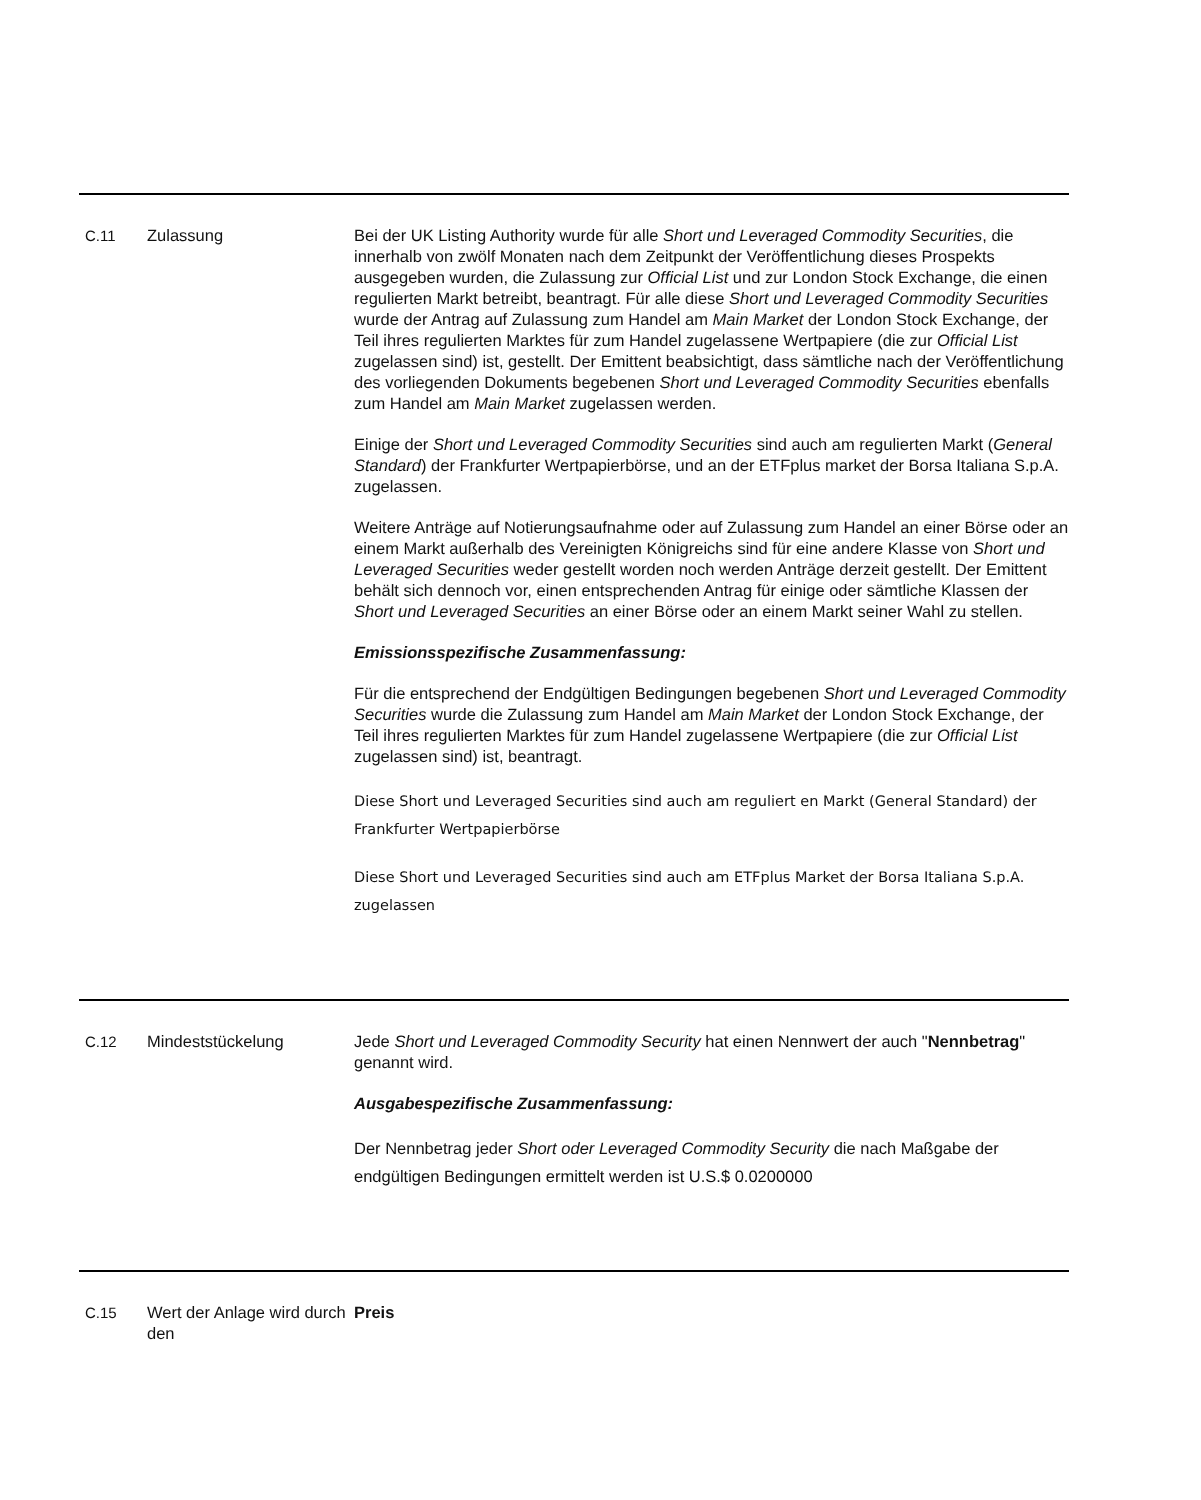| C.11 | Zulassung | Bei der UK Listing Authority wurde für alle Short und Leveraged Commodity Securities , die innerhalb von zwölf Monaten nach dem Zeitpunkt der Veröffentlichung dieses Prospekts ausgegeben wurden, die Zulassung zur Official List und zur London Stock Exchange, die einen regulierten Markt betreibt, beantragt. Für alle diese Short und Leveraged Commodity Securities wurde der Antrag auf Zulassung zum Handel am Main Market der London Stock Exchange, der Teil ihres regulierten Marktes für zum Handel zugelassene Wertpapiere (die zur Official List zugelassen sind) ist, gestellt. Der Emittent beabsichtigt, dass sämtliche nach der Veröffentlichung des vorliegenden Dokuments begebenen Short und Leveraged Commodity Securities ebenfalls zum Handel am Main Market zugelassen werden. Einige der Short und Leveraged Commodity Securities sind auch am regulierten Markt ( General Standard ) der Frankfurter Wertpapierbörse, und an der ETFplus market der Borsa Italiana S.p.A. zugelassen. Weitere Anträge auf Notierungsaufnahme oder auf Zulassung zum Handel an einer Börse oder an einem Markt außerhalb des Vereinigten Königreichs sind für eine andere Klasse von Short und Leveraged Securities weder gestellt worden noch werden Anträge derzeit gestellt. Der Emittent behält sich dennoch vor, einen entsprechenden Antrag für einige oder sämtliche Klassen der Short und Leveraged Securities an einer Börse oder an einem Markt seiner Wahl zu stellen. Emissionsspezifische Zusammenfassung: Für die entsprechend der Endgültigen Bedingungen begebenen Short und Leveraged Commodity Securities wurde die Zulassung zum Handel am Main Market der London Stock Exchange, der Teil ihres regulierten Marktes für zum Handel zugelassene Wertpapiere (die zur Official List zugelassen sind) ist, beantragt. Diese Short und Leveraged Securities sind auch am reguliert en Markt (General Standard) der Frankfurter Wertpapierbörse Diese Short und Leveraged Securities sind auch am ETFplus Market der Borsa Italiana S.p.A. zugelassen |
| C.12 | Mindeststückelung | Jede Short und Leveraged Commodity Security hat einen Nennwert der auch " Nennbetrag " genannt wird. Ausgabespezifische Zusammenfassung: Der Nennbetrag jeder Short oder Leveraged Commodity Security die nach Maßgabe der endgültigen Bedingungen ermittelt werden ist U.S.$ 0.0200000 |
| C.15 | Wert der Anlage wird durch den | Preis |